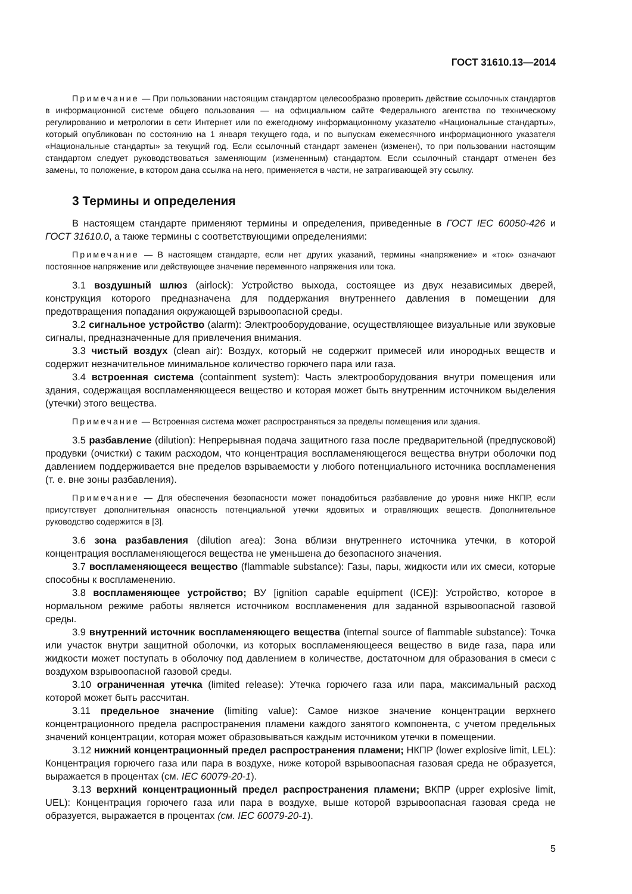ГОСТ 31610.13—2014
Примечание — При пользовании настоящим стандартом целесообразно проверить действие ссылочных стандартов в информационной системе общего пользования — на официальном сайте Федерального агентства по техническому регулированию и метрологии в сети Интернет или по ежегодному информационному указателю «Национальные стандарты», который опубликован по состоянию на 1 января текущего года, и по выпускам ежемесячного информационного указателя «Национальные стандарты» за текущий год. Если ссылочный стандарт заменен (изменен), то при пользовании настоящим стандартом следует руководствоваться заменяющим (измененным) стандартом. Если ссылочный стандарт отменен без замены, то положение, в котором дана ссылка на него, применяется в части, не затрагивающей эту ссылку.
3 Термины и определения
В настоящем стандарте применяют термины и определения, приведенные в ГОСТ IEC 60050-426 и ГОСТ 31610.0, а также термины с соответствующими определениями:
Примечание — В настоящем стандарте, если нет других указаний, термины «напряжение» и «ток» означают постоянное напряжение или действующее значение переменного напряжения или тока.
3.1 воздушный шлюз (airlock): Устройство выхода, состоящее из двух независимых дверей, конструкция которого предназначена для поддержания внутреннего давления в помещении для предотвращения попадания окружающей взрывоопасной среды.
3.2 сигнальное устройство (alarm): Электрооборудование, осуществляющее визуальные или звуковые сигналы, предназначенные для привлечения внимания.
3.3 чистый воздух (clean air): Воздух, который не содержит примесей или инородных веществ и содержит незначительное минимальное количество горючего пара или газа.
3.4 встроенная система (containment system): Часть электрооборудования внутри помещения или здания, содержащая воспламеняющееся вещество и которая может быть внутренним источником выделения (утечки) этого вещества.
Примечание — Встроенная система может распространяться за пределы помещения или здания.
3.5 разбавление (dilution): Непрерывная подача защитного газа после предварительной (предпусковой) продувки (очистки) с таким расходом, что концентрация воспламеняющегося вещества внутри оболочки под давлением поддерживается вне пределов взрываемости у любого потенциального источника воспламенения (т. е. вне зоны разбавления).
Примечание — Для обеспечения безопасности может понадобиться разбавление до уровня ниже НКПР, если присутствует дополнительная опасность потенциальной утечки ядовитых и отравляющих веществ. Дополнительное руководство содержится в [3].
3.6 зона разбавления (dilution area): Зона вблизи внутреннего источника утечки, в которой концентрация воспламеняющегося вещества не уменьшена до безопасного значения.
3.7 воспламеняющееся вещество (flammable substance): Газы, пары, жидкости или их смеси, которые способны к воспламенению.
3.8 воспламеняющее устройство; ВУ [ignition capable equipment (ICE)]: Устройство, которое в нормальном режиме работы является источником воспламенения для заданной взрывоопасной газовой среды.
3.9 внутренний источник воспламеняющего вещества (internal source of flammable substance): Точка или участок внутри защитной оболочки, из которых воспламеняющееся вещество в виде газа, пара или жидкости может поступать в оболочку под давлением в количестве, достаточном для образования в смеси с воздухом взрывоопасной газовой среды.
3.10 ограниченная утечка (limited release): Утечка горючего газа или пара, максимальный расход которой может быть рассчитан.
3.11 предельное значение (limiting value): Самое низкое значение концентрации верхнего концентрационного предела распространения пламени каждого занятого компонента, с учетом предельных значений концентрации, которая может образовываться каждым источником утечки в помещении.
3.12 нижний концентрационный предел распространения пламени; НКПР (lower explosive limit, LEL): Концентрация горючего газа или пара в воздухе, ниже которой взрывоопасная газовая среда не образуется, выражается в процентах (см. IEC 60079-20-1).
3.13 верхний концентрационный предел распространения пламени; ВКПР (upper explosive limit, UEL): Концентрация горючего газа или пара в воздухе, выше которой взрывоопасная газовая среда не образуется, выражается в процентах (см. IEC 60079-20-1).
5